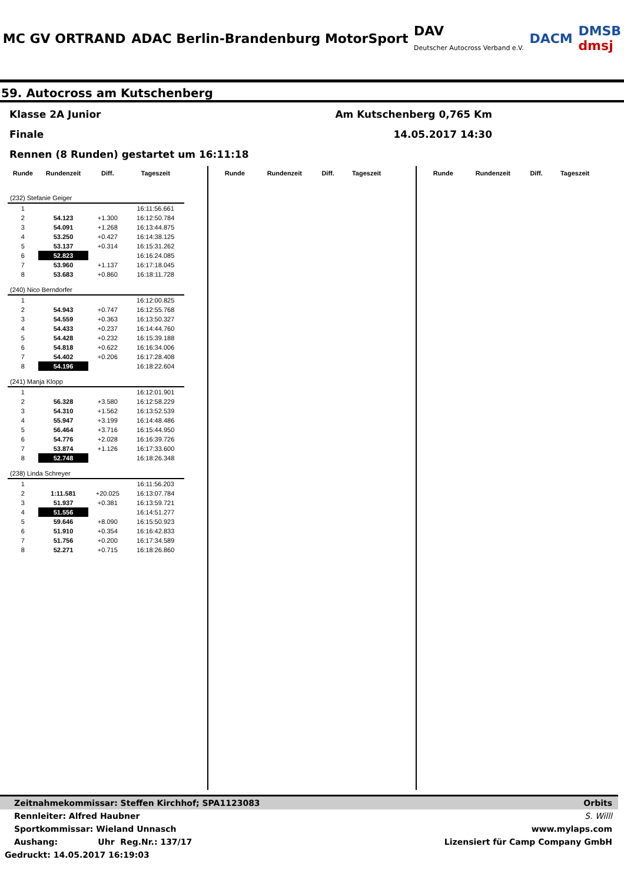MC GV ORTRAND
ADAC Berlin-Brandenburg MotorSport
DAV
Deutscher Autocross Verband e.V.
DACM
DMSB
dmsj
59. Autocross am Kutschenberg
Klasse 2A Junior Am Kutschenberg 0,765 Km
Finale 14.05.2017 14:30
Rennen (8 Runden) gestartet um 16:11:18
| Runde | Rundenzeit | Diff. | Tageszeit |
| --- | --- | --- | --- |
| (232) Stefanie Geiger | | | |
| 1 | | | 16:11:56.661 |
| 2 | 54.123 | +1.300 | 16:12:50.784 |
| 3 | 54.091 | +1.268 | 16:13:44.875 |
| 4 | 53.250 | +0.427 | 16:14:38.125 |
| 5 | 53.137 | +0.314 | 16:15:31.262 |
| 6 | 52.823 | | 16:16:24.085 |
| 7 | 53.960 | +1.137 | 16:17:18.045 |
| 8 | 53.683 | +0.860 | 16:18:11.728 |
| (240) Nico Berndorfer | | | |
| 1 | | | 16:12:00.825 |
| 2 | 54.943 | +0.747 | 16:12:55.768 |
| 3 | 54.559 | +0.363 | 16:13:50.327 |
| 4 | 54.433 | +0.237 | 16:14:44.760 |
| 5 | 54.428 | +0.232 | 16:15:39.188 |
| 6 | 54.818 | +0.622 | 16:16:34.006 |
| 7 | 54.402 | +0.206 | 16:17:28.408 |
| 8 | 54.196 | | 16:18:22.604 |
| (241) Manja Klopp | | | |
| 1 | | | 16:12:01.901 |
| 2 | 56.328 | +3.580 | 16:12:58.229 |
| 3 | 54.310 | +1.562 | 16:13:52.539 |
| 4 | 55.947 | +3.199 | 16:14:48.486 |
| 5 | 56.464 | +3.716 | 16:15:44.950 |
| 6 | 54.776 | +2.028 | 16:16:39.726 |
| 7 | 53.874 | +1.126 | 16:17:33.600 |
| 8 | 52.748 | | 16:18:26.348 |
| (238) Linda Schreyer | | | |
| 1 | | | 16:11:56.203 |
| 2 | 1:11.581 | +20.025 | 16:13:07.784 |
| 3 | 51.937 | +0.381 | 16:13:59.721 |
| 4 | 51.556 | | 16:14:51.277 |
| 5 | 59.646 | +8.090 | 16:15:50.923 |
| 6 | 51.910 | +0.354 | 16:16:42.833 |
| 7 | 51.756 | +0.200 | 16:17:34.589 |
| 8 | 52.271 | +0.715 | 16:18:26.860 |
| Runde | Rundenzeit | Diff. | Tageszeit |
| --- | --- | --- | --- |
| Runde | Rundenzeit | Diff. | Tageszeit |
| --- | --- | --- | --- |
Zeitnahmekommissar: Steffen Kirchhof; SPA1123083 Orbits
Rennleiter: Alfred Haubner S. Willl
Sportkommissar: Wieland Unnasch www.mylaps.com
Aushang: Uhr Reg.Nr.: 137/17 Lizensiert für Camp Company GmbH
Gedruckt: 14.05.2017 16:19:03